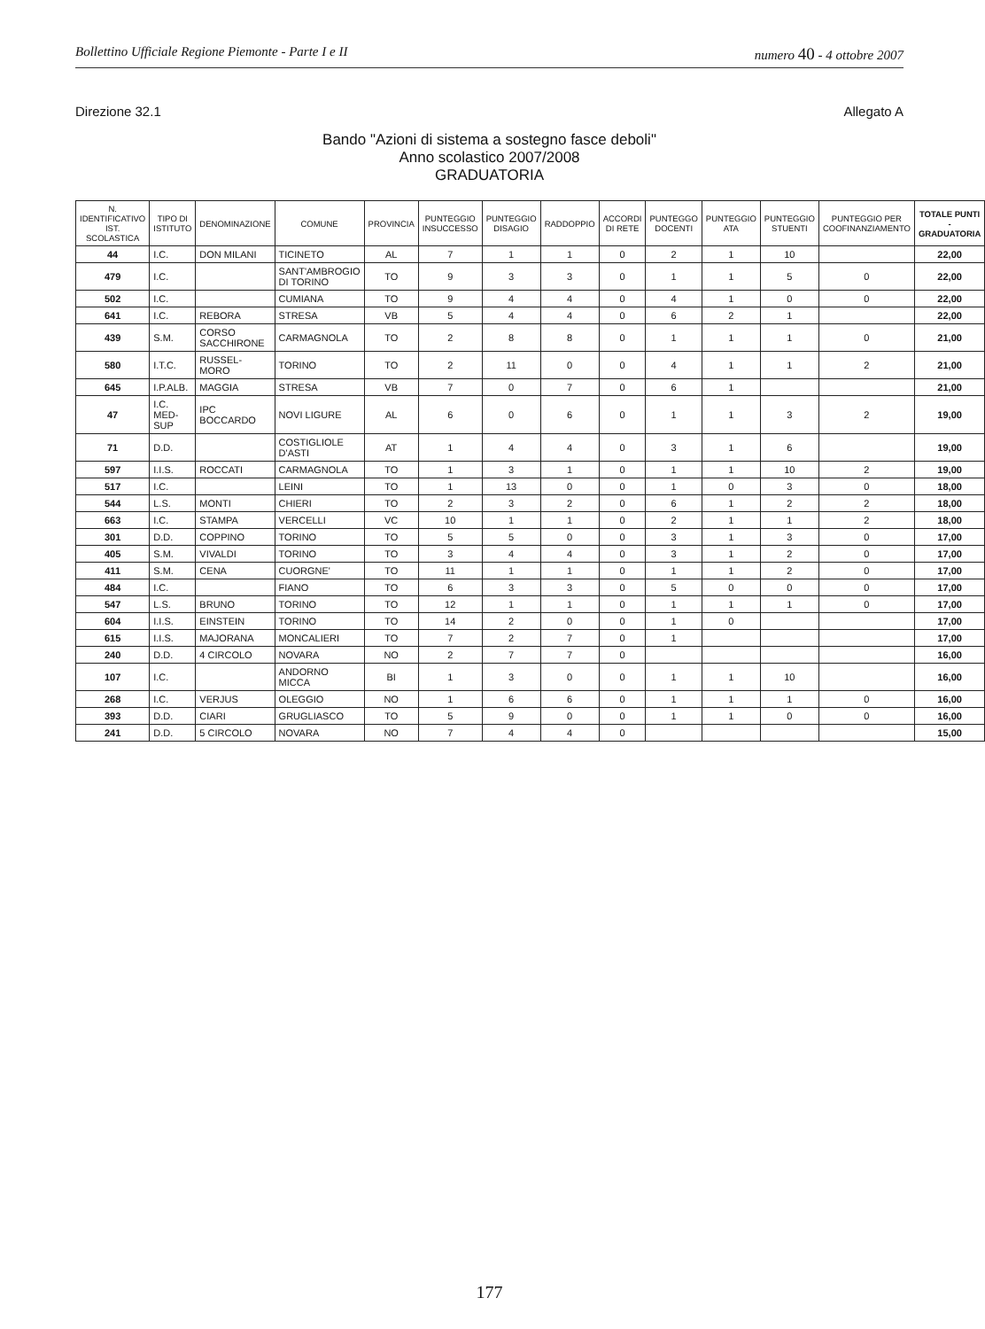Bollettino Ufficiale Regione Piemonte - Parte I e II numero 40 - 4 ottobre 2007
Direzione 32.1 Allegato A
Bando "Azioni di sistema a sostegno fasce deboli"
Anno scolastico 2007/2008
GRADUATORIA
| N. IDENTIFICATIVO IST. SCOLASTICA | TIPO DI ISTITUTO | DENOMINAZIONE | COMUNE | PROVINCIA | PUNTEGGIO INSUCCESSO | PUNTEGGIO DISAGIO | RADDOPPIO | ACCORDI DI RETE | PUNTEGGO DOCENTI | PUNTEGGIO ATA | PUNTEGGIO STUENTI | PUNTEGGIO PER COOFINANZIAMENTO | TOTALE PUNTI - GRADUATORIA |
| --- | --- | --- | --- | --- | --- | --- | --- | --- | --- | --- | --- | --- | --- |
| 44 | I.C. | DON MILANI | TICINETO | AL | 7 | 1 | 1 | 0 | 2 | 1 | 10 | | 22,00 |
| 479 | I.C. | | SANT'AMBROGIO DI TORINO | TO | 9 | 3 | 3 | 0 | 1 | 1 | 5 | 0 | 22,00 |
| 502 | I.C. | | CUMIANA | TO | 9 | 4 | 4 | 0 | 4 | 1 | 0 | 0 | 22,00 |
| 641 | I.C. | REBORA | STRESA | VB | 5 | 4 | 4 | 0 | 6 | 2 | 1 | | 22,00 |
| 439 | S.M. | CORSO SACCHIRONE | CARMAGNOLA | TO | 2 | 8 | 8 | 0 | 1 | 1 | 1 | 0 | 21,00 |
| 580 | I.T.C. | RUSSEL-MORO | TORINO | TO | 2 | 11 | 0 | 0 | 4 | 1 | 1 | 2 | 21,00 |
| 645 | I.P.ALB. | MAGGIA | STRESA | VB | 7 | 0 | 7 | 0 | 6 | 1 | | | 21,00 |
| 47 | I.C. MED-SUP | IPC BOCCARDO | NOVI LIGURE | AL | 6 | 0 | 6 | 0 | 1 | 1 | 3 | 2 | 19,00 |
| 71 | D.D. | | COSTIGLIOLE D'ASTI | AT | 1 | 4 | 4 | 0 | 3 | 1 | 6 | | 19,00 |
| 597 | I.I.S. | ROCCATI | CARMAGNOLA | TO | 1 | 3 | 1 | 0 | 1 | 1 | 10 | 2 | 19,00 |
| 517 | I.C. | | LEINI | TO | 1 | 13 | 0 | 0 | 1 | 0 | 3 | 0 | 18,00 |
| 544 | L.S. | MONTI | CHIERI | TO | 2 | 3 | 2 | 0 | 6 | 1 | 2 | 2 | 18,00 |
| 663 | I.C. | STAMPA | VERCELLI | VC | 10 | 1 | 1 | 0 | 2 | 1 | 1 | 2 | 18,00 |
| 301 | D.D. | COPPINO | TORINO | TO | 5 | 5 | 0 | 0 | 3 | 1 | 3 | 0 | 17,00 |
| 405 | S.M. | VIVALDI | TORINO | TO | 3 | 4 | 4 | 0 | 3 | 1 | 2 | 0 | 17,00 |
| 411 | S.M. | CENA | CUORGNE' | TO | 11 | 1 | 1 | 0 | 1 | 1 | 2 | 0 | 17,00 |
| 484 | I.C. | | FIANO | TO | 6 | 3 | 3 | 0 | 5 | 0 | 0 | 0 | 17,00 |
| 547 | L.S. | BRUNO | TORINO | TO | 12 | 1 | 1 | 0 | 1 | 1 | 1 | 0 | 17,00 |
| 604 | I.I.S. | EINSTEIN | TORINO | TO | 14 | 2 | 0 | 0 | 1 | 0 | | | 17,00 |
| 615 | I.I.S. | MAJORANA | MONCALIERI | TO | 7 | 2 | 7 | 0 | 1 | | | | 17,00 |
| 240 | D.D. | 4 CIRCOLO | NOVARA | NO | 2 | 7 | 7 | 0 | | | | | 16,00 |
| 107 | I.C. | | ANDORNO MICCA | BI | 1 | 3 | 0 | 0 | 1 | 1 | 10 | | 16,00 |
| 268 | I.C. | VERJUS | OLEGGIO | NO | 1 | 6 | 6 | 0 | 1 | 1 | 1 | 0 | 16,00 |
| 393 | D.D. | CIARI | GRUGLIASCO | TO | 5 | 9 | 0 | 0 | 1 | 1 | 0 | 0 | 16,00 |
| 241 | D.D. | 5 CIRCOLO | NOVARA | NO | 7 | 4 | 4 | 0 | | | | | 15,00 |
177